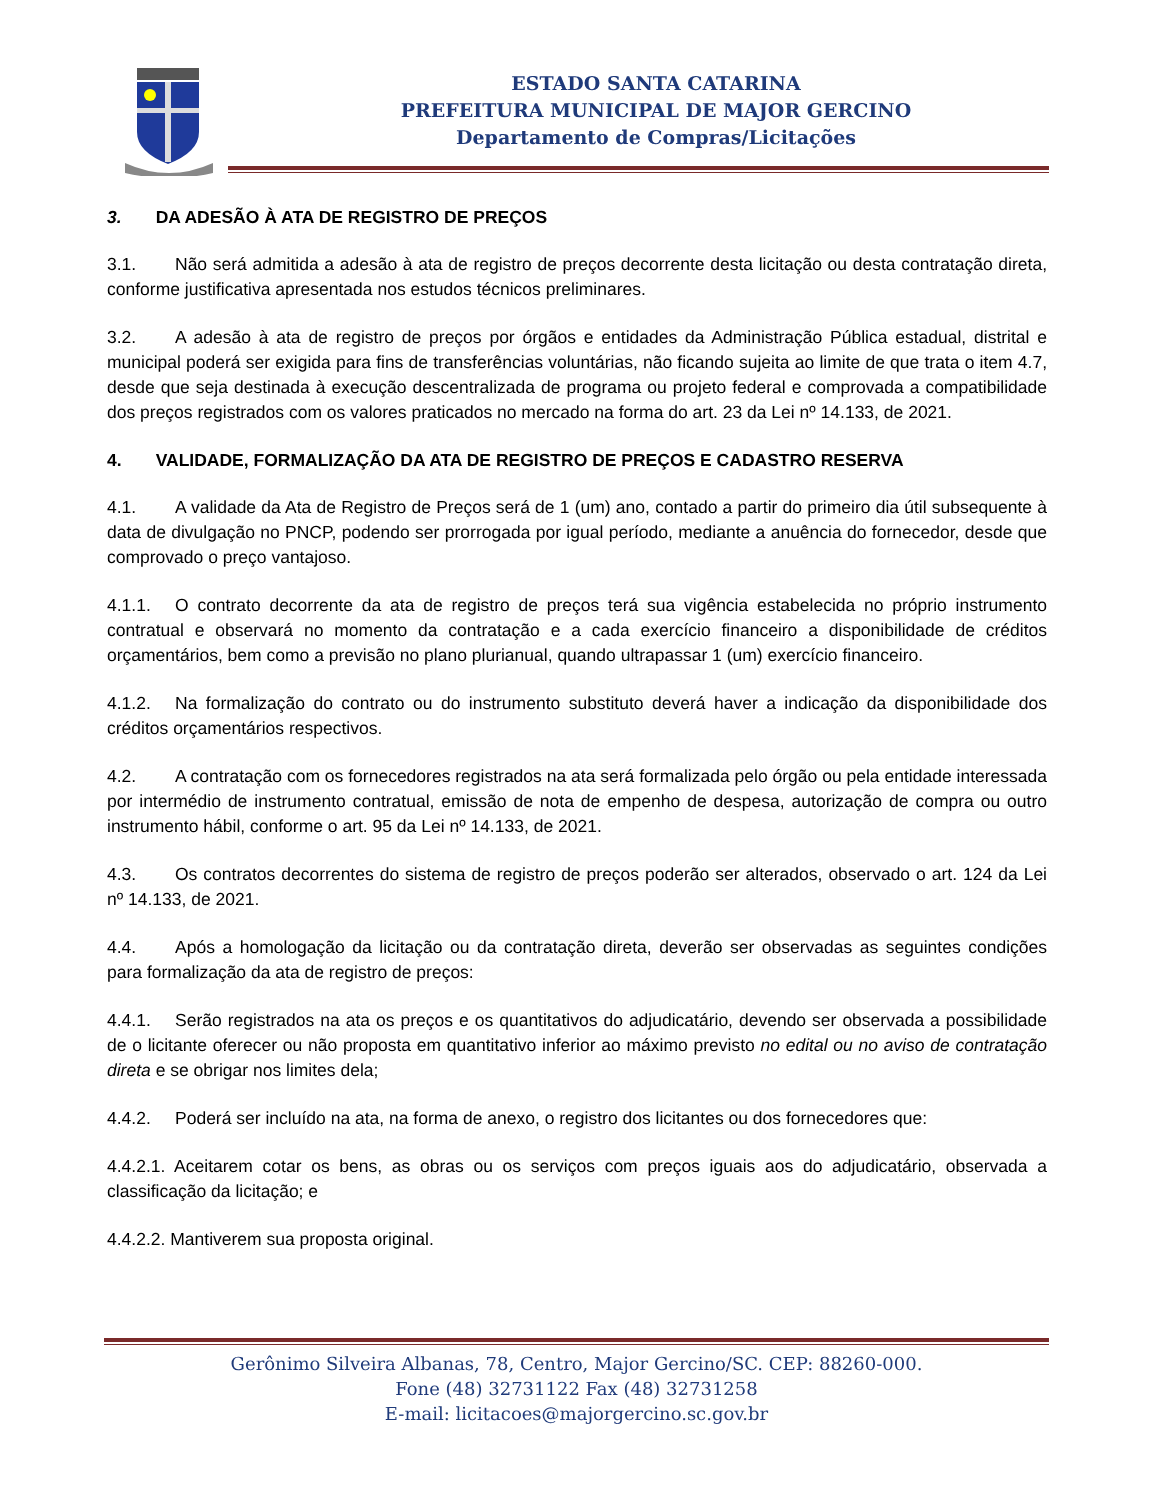ESTADO SANTA CATARINA
PREFEITURA MUNICIPAL DE MAJOR GERCINO
Departamento de Compras/Licitações
3. DA ADESÃO À ATA DE REGISTRO DE PREÇOS
3.1. Não será admitida a adesão à ata de registro de preços decorrente desta licitação ou desta contratação direta, conforme justificativa apresentada nos estudos técnicos preliminares.
3.2. A adesão à ata de registro de preços por órgãos e entidades da Administração Pública estadual, distrital e municipal poderá ser exigida para fins de transferências voluntárias, não ficando sujeita ao limite de que trata o item 4.7, desde que seja destinada à execução descentralizada de programa ou projeto federal e comprovada a compatibilidade dos preços registrados com os valores praticados no mercado na forma do art. 23 da Lei nº 14.133, de 2021.
4. VALIDADE, FORMALIZAÇÃO DA ATA DE REGISTRO DE PREÇOS E CADASTRO RESERVA
4.1. A validade da Ata de Registro de Preços será de 1 (um) ano, contado a partir do primeiro dia útil subsequente à data de divulgação no PNCP, podendo ser prorrogada por igual período, mediante a anuência do fornecedor, desde que comprovado o preço vantajoso.
4.1.1. O contrato decorrente da ata de registro de preços terá sua vigência estabelecida no próprio instrumento contratual e observará no momento da contratação e a cada exercício financeiro a disponibilidade de créditos orçamentários, bem como a previsão no plano plurianual, quando ultrapassar 1 (um) exercício financeiro.
4.1.2. Na formalização do contrato ou do instrumento substituto deverá haver a indicação da disponibilidade dos créditos orçamentários respectivos.
4.2. A contratação com os fornecedores registrados na ata será formalizada pelo órgão ou pela entidade interessada por intermédio de instrumento contratual, emissão de nota de empenho de despesa, autorização de compra ou outro instrumento hábil, conforme o art. 95 da Lei nº 14.133, de 2021.
4.3. Os contratos decorrentes do sistema de registro de preços poderão ser alterados, observado o art. 124 da Lei nº 14.133, de 2021.
4.4. Após a homologação da licitação ou da contratação direta, deverão ser observadas as seguintes condições para formalização da ata de registro de preços:
4.4.1. Serão registrados na ata os preços e os quantitativos do adjudicatário, devendo ser observada a possibilidade de o licitante oferecer ou não proposta em quantitativo inferior ao máximo previsto no edital ou no aviso de contratação direta e se obrigar nos limites dela;
4.4.2. Poderá ser incluído na ata, na forma de anexo, o registro dos licitantes ou dos fornecedores que:
4.4.2.1. Aceitarem cotar os bens, as obras ou os serviços com preços iguais aos do adjudicatário, observada a classificação da licitação; e
4.4.2.2. Mantiverem sua proposta original.
Gerônimo Silveira Albanas, 78, Centro, Major Gercino/SC. CEP: 88260-000.
Fone (48) 32731122 Fax (48) 32731258
E-mail: licitacoes@majorgercino.sc.gov.br